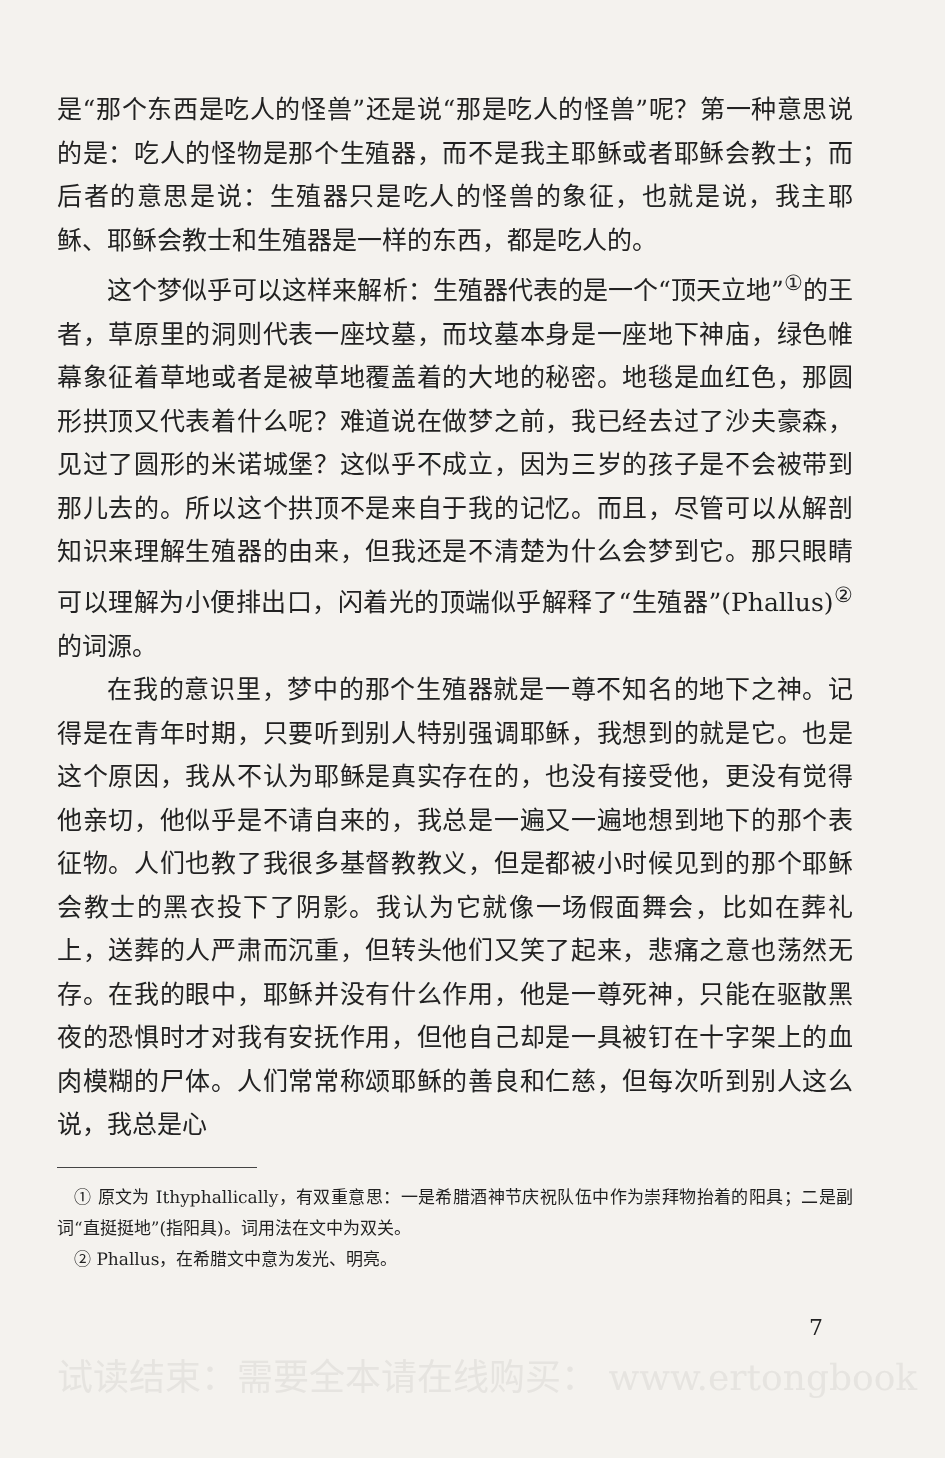是“那个东西是吃人的怪兽”还是说“那是吃人的怪兽”呢？第一种意思说的是：吃人的怪物是那个生殖器，而不是我主耶稣或者耶稣会教士；而后者的意思是说：生殖器只是吃人的怪兽的象征，也就是说，我主耶稣、耶稣会教士和生殖器是一样的东西，都是吃人的。
这个梦似乎可以这样来解析：生殖器代表的是一个“顶天立地”<sup>①</sup>的王者，草原里的洞则代表一座坟墓，而坟墓本身是一座地下神庙，绿色帷幕象征着草地或者是被草地覆盖着的大地的秘密。地毯是血红色，那圆形拱顶又代表着什么呢？难道说在做梦之前，我已经去过了沙夫豪森，见过了圆形的米诺城堡？这似乎不成立，因为三岁的孩子是不会被带到那儿去的。所以这个拱顶不是来自于我的记忆。而且，尽管可以从解剖知识来理解生殖器的由来，但我还是不清楚为什么会梦到它。那只眼睛可以理解为小便排出口，闪着光的顶端似乎解释了“生殖器”(Phallus)<sup>②</sup>的词源。
在我的意识里，梦中的那个生殖器就是一尊不知名的地下之神。记得是在青年时期，只要听到别人特别强调耶稣，我想到的就是它。也是这个原因，我从不认为耶稣是真实存在的，也没有接受他，更没有觉得他亲切，他似乎是不请自来的，我总是一遍又一遍地想到地下的那个表征物。人们也教了我很多基督教教义，但是都被小时候见到的那个耶稣会教士的黑衣投下了阴影。我认为它就像一场假面舞会，比如在葬礼上，送葬的人严肃而沉重，但转头他们又笑了起来，悲痛之意也荡然无存。在我的眼中，耶稣并没有什么作用，他是一尊死神，只能在驱散黑夜的恐惧时才对我有安抚作用，但他自己却是一具被钉在十字架上的血肉模糊的尸体。人们常常称颂耶稣的善良和仁慈，但每次听到别人这么说，我总是心
　① 原文为 Ithyphallically，有双重意思：一是希腊酒神节庆祝队伍中作为崇拜物抬着的阳具；二是副词“直挺挺地”(指阳具)。词用法在文中为双关。
　② Phallus，在希腊文中意为发光、明亮。
7
试读结束：需要全本请在线购买： www.ertongbook